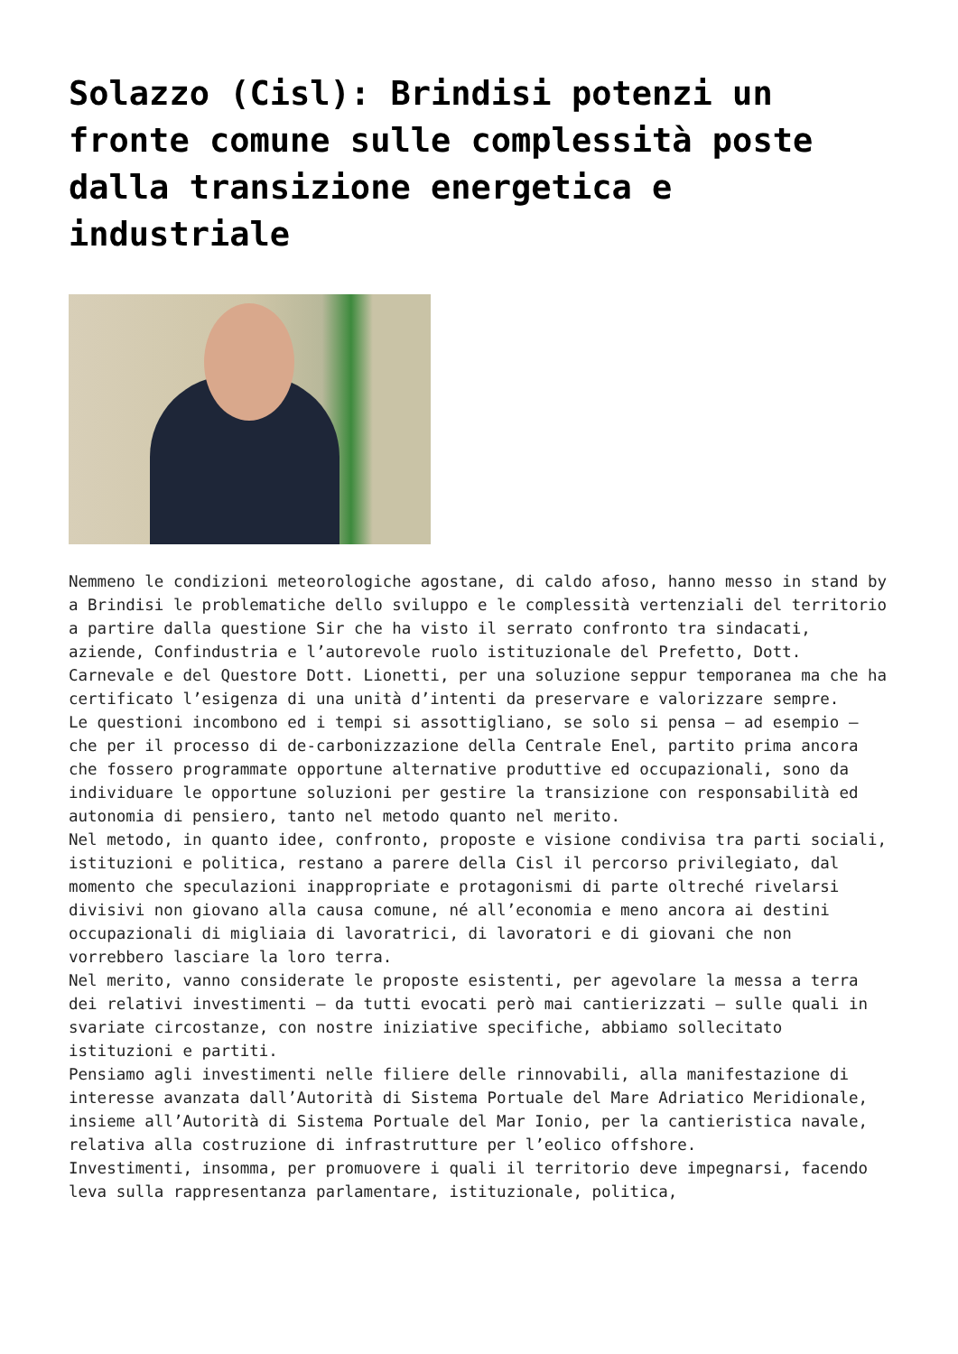Solazzo (Cisl): Brindisi potenzi un fronte comune sulle complessità poste dalla transizione energetica e industriale
Nemmeno le condizioni meteorologiche agostane, di caldo afoso, hanno messo in stand by a Brindisi le problematiche dello sviluppo e le complessità vertenziali del territorio a partire dalla questione Sir che ha visto il serrato confronto tra sindacati, aziende, Confindustria e l’autorevole ruolo istituzionale del Prefetto, Dott. Carnevale e del Questore Dott. Lionetti, per una soluzione seppur temporanea ma che ha certificato l’esigenza di una unità d’intenti da preservare e valorizzare sempre.
Le questioni incombono ed i tempi si assottigliano, se solo si pensa – ad esempio – che per il processo di de-carbonizzazione della Centrale Enel, partito prima ancora che fossero programmate opportune alternative produttive ed occupazionali, sono da individuare le opportune soluzioni per gestire la transizione con responsabilità ed autonomia di pensiero, tanto nel metodo quanto nel merito.
Nel metodo, in quanto idee, confronto, proposte e visione condivisa tra parti sociali, istituzioni e politica, restano a parere della Cisl il percorso privilegiato, dal momento che speculazioni inappropriate e protagonismi di parte oltreché rivelarsi divisivi non giovano alla causa comune, né all’economia e meno ancora ai destini occupazionali di migliaia di lavoratrici, di lavoratori e di giovani che non vorrebbero lasciare la loro terra.
Nel merito, vanno considerate le proposte esistenti, per agevolare la messa a terra dei relativi investimenti – da tutti evocati però mai cantierizzati – sulle quali in svariate circostanze, con nostre iniziative specifiche, abbiamo sollecitato istituzioni e partiti.
Pensiamo agli investimenti nelle filiere delle rinnovabili, alla manifestazione di interesse avanzata dall’Autorità di Sistema Portuale del Mare Adriatico Meridionale, insieme all’Autorità di Sistema Portuale del Mar Ionio, per la cantieristica navale, relativa alla costruzione di infrastrutture per l’eolico offshore.
Investimenti, insomma, per promuovere i quali il territorio deve impegnarsi, facendo leva sulla rappresentanza parlamentare, istituzionale, politica,